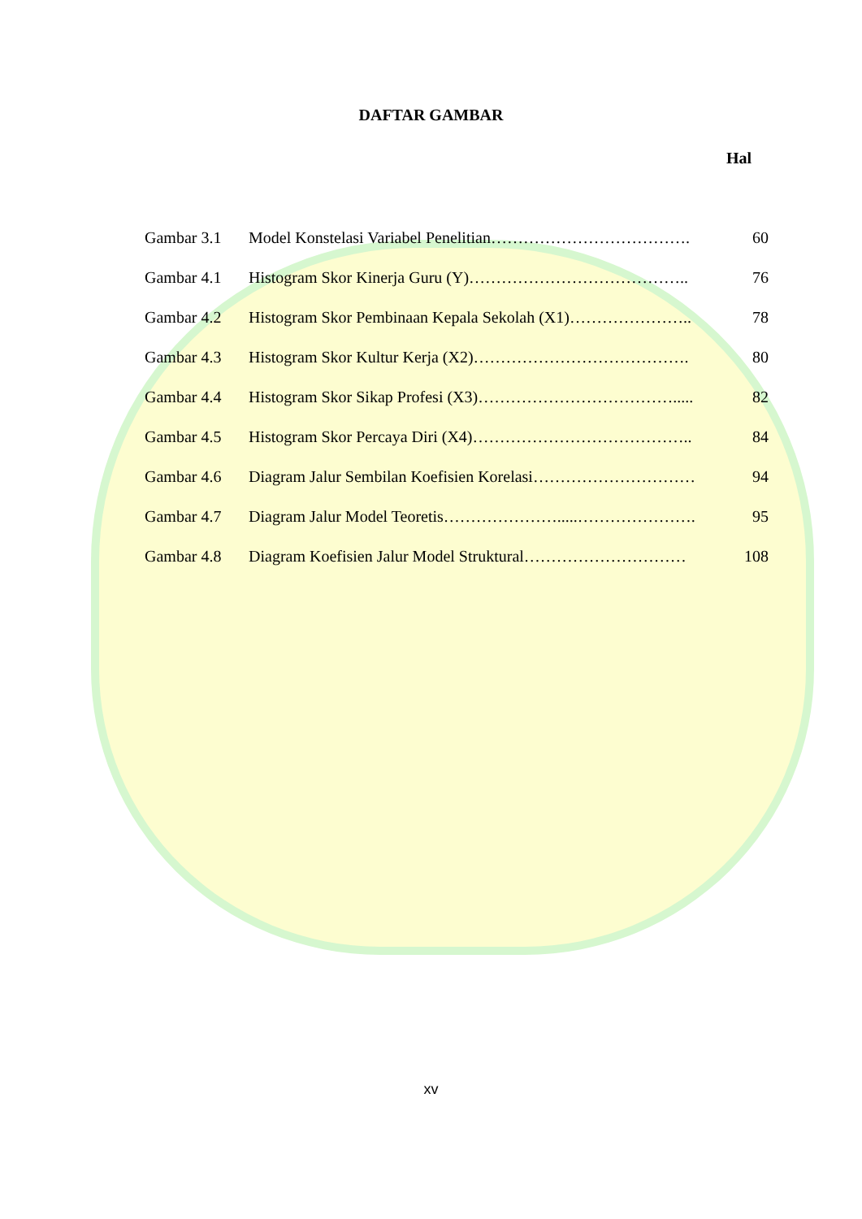DAFTAR GAMBAR
Hal
| Gambar 3.1 | Model Konstelasi Variabel Penelitian………………………………. | 60 |
| Gambar 4.1 | Histogram Skor Kinerja Guru (Y)………………………………….. | 76 |
| Gambar 4.2 | Histogram Skor Pembinaan Kepala Sekolah (X1)………………….. | 78 |
| Gambar 4.3 | Histogram Skor Kultur Kerja (X2)…………………………………. | 80 |
| Gambar 4.4 | Histogram Skor Sikap Profesi (X3)………………………………..... | 82 |
| Gambar 4.5 | Histogram Skor Percaya Diri (X4)………………………………….. | 84 |
| Gambar 4.6 | Diagram Jalur Sembilan Koefisien Korelasi………………………… | 94 |
| Gambar 4.7 | Diagram Jalur Model Teoretis………………….....…………………. | 95 |
| Gambar 4.8 | Diagram Koefisien Jalur Model Struktural………………………… | 108 |
xv